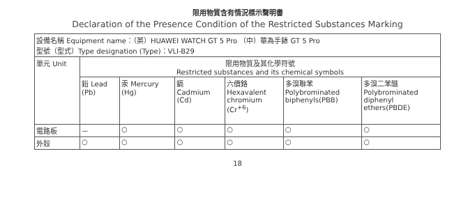限用物質含有情況標示聲明書
Declaration of the Presence Condition of the Restricted Substances Marking
| 設備名稱 Equipment name：（英）HUAWEI WATCH GT 5 Pro （中）華為手錶 GT 5 Pro 型號（型式）Type designation (Type)：VLI-B29 | | | | | | |
| 單元 Unit | 限用物質及其化學符號 Restricted substances and its chemical symbols | | | | | |
| | 鉛 Lead (Pb) | 汞 Mercury (Hg) | 鎘 Cadmium (Cd) | 六價鉻 Hexavalent chromium (Cr<sup>+6</sup>) | 多溴聯苯 Polybrominated biphenyls(PBB) | 多溴二苯醚 Polybrominated diphenyl ethers(PBDE) |
| 電路板 | － | ○ | ○ | ○ | ○ | ○ |
| 外殼 | ○ | ○ | ○ | ○ | ○ | ○ |
18